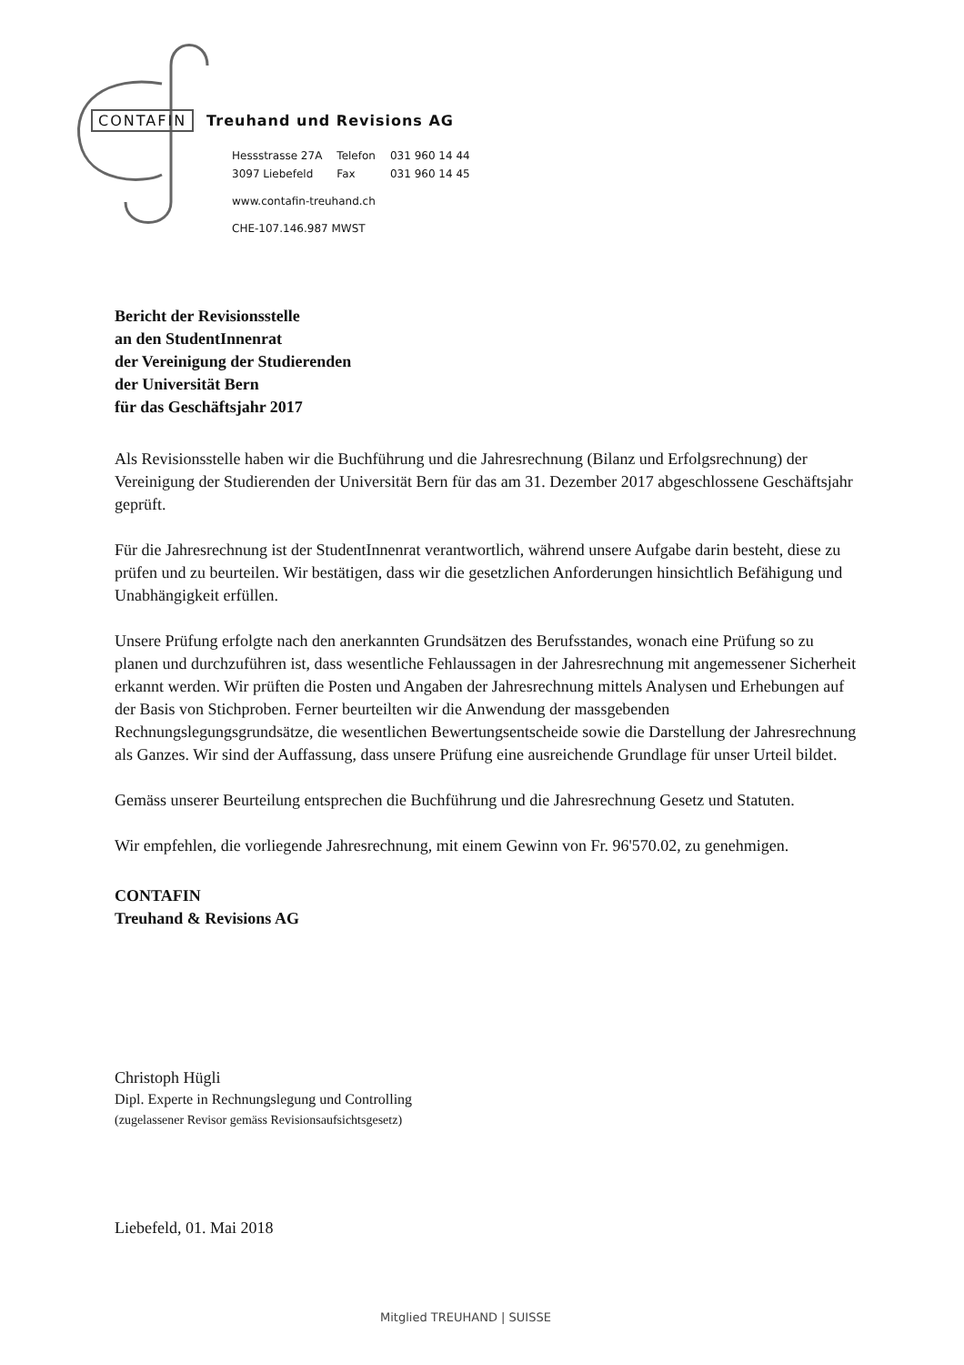CONTAFIN Treuhand und Revisions AG
| Hessstrasse 27A | Telefon | 031 960 14 44 |
| 3097 Liebefeld | Fax | 031 960 14 45 |
www.contafin-treuhand.ch
CHE-107.146.987 MWST
Bericht der Revisionsstelle
an den StudentInnenrat
der Vereinigung der Studierenden
der Universität Bern
für das Geschäftsjahr 2017
Als Revisionsstelle haben wir die Buchführung und die Jahresrechnung (Bilanz und Erfolgsrechnung) der Vereinigung der Studierenden der Universität Bern für das am 31. Dezember 2017 abgeschlossene Geschäftsjahr geprüft.
Für die Jahresrechnung ist der StudentInnenrat verantwortlich, während unsere Aufgabe darin besteht, diese zu prüfen und zu beurteilen. Wir bestätigen, dass wir die gesetzlichen Anforderungen hinsichtlich Befähigung und Unabhängigkeit erfüllen.
Unsere Prüfung erfolgte nach den anerkannten Grundsätzen des Berufsstandes, wonach eine Prüfung so zu planen und durchzuführen ist, dass wesentliche Fehlaussagen in der Jahresrechnung mit angemessener Sicherheit erkannt werden. Wir prüften die Posten und Angaben der Jahresrechnung mittels Analysen und Erhebungen auf der Basis von Stichproben. Ferner beurteilten wir die Anwendung der massgebenden Rechnungslegungsgrundsätze, die wesentlichen Bewertungsentscheide sowie die Darstellung der Jahresrechnung als Ganzes. Wir sind der Auffassung, dass unsere Prüfung eine ausreichende Grundlage für unser Urteil bildet.
Gemäss unserer Beurteilung entsprechen die Buchführung und die Jahresrechnung Gesetz und Statuten.
Wir empfehlen, die vorliegende Jahresrechnung, mit einem Gewinn von Fr. 96'570.02, zu genehmigen.
CONTAFIN
Treuhand & Revisions AG
Christoph Hügli
Dipl. Experte in Rechnungslegung und Controlling
(zugelassener Revisor gemäss Revisionsaufsichtsgesetz)
Liebefeld, 01. Mai 2018
Mitglied TREUHAND | SUISSE